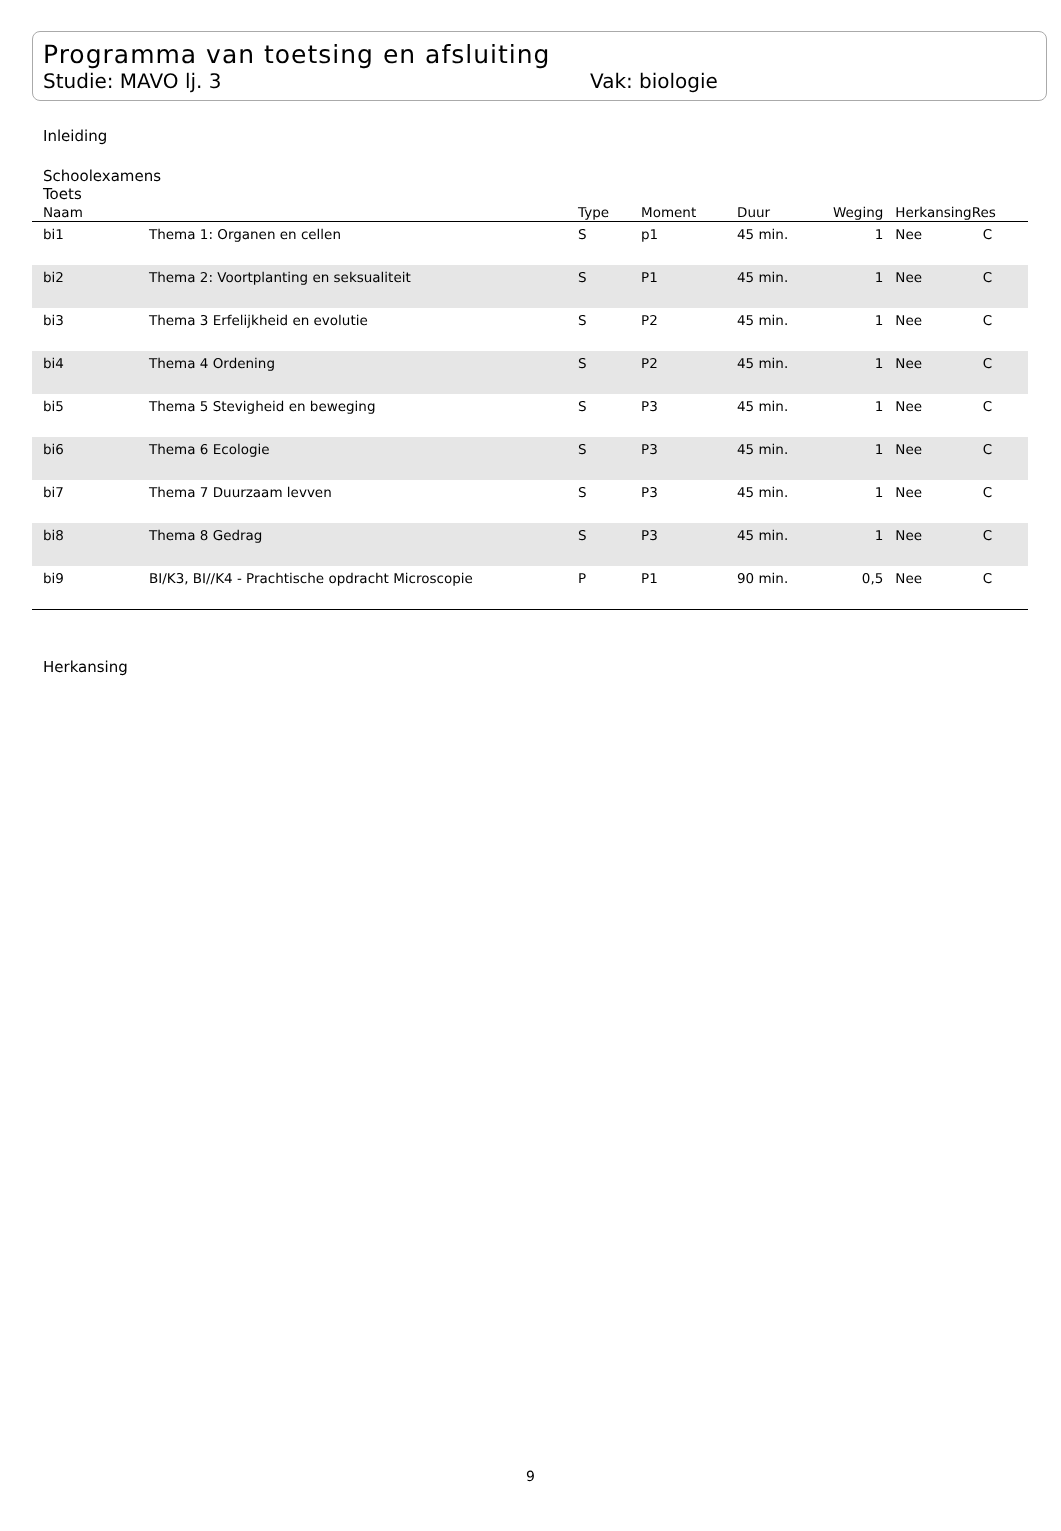Programma van toetsing en afsluiting
Studie: MAVO lj. 3 Vak: biologie
Inleiding
Schoolexamens
Toets
| Naam | | Type | Moment | Duur | Weging | Herkansing | Res |
| --- | --- | --- | --- | --- | --- | --- | --- |
| bi1 | Thema 1: Organen en cellen | S | p1 | 45 min. | 1 | Nee | C |
| bi2 | Thema 2: Voortplanting en seksualiteit | S | P1 | 45 min. | 1 | Nee | C |
| bi3 | Thema 3 Erfelijkheid en evolutie | S | P2 | 45 min. | 1 | Nee | C |
| bi4 | Thema 4 Ordening | S | P2 | 45 min. | 1 | Nee | C |
| bi5 | Thema 5 Stevigheid en beweging | S | P3 | 45 min. | 1 | Nee | C |
| bi6 | Thema 6 Ecologie | S | P3 | 45 min. | 1 | Nee | C |
| bi7 | Thema 7 Duurzaam levven | S | P3 | 45 min. | 1 | Nee | C |
| bi8 | Thema 8 Gedrag | S | P3 | 45 min. | 1 | Nee | C |
| bi9 | BI/K3, BI//K4 - Prachtische opdracht Microscopie | P | P1 | 90 min. | 0,5 | Nee | C |
Herkansing
9